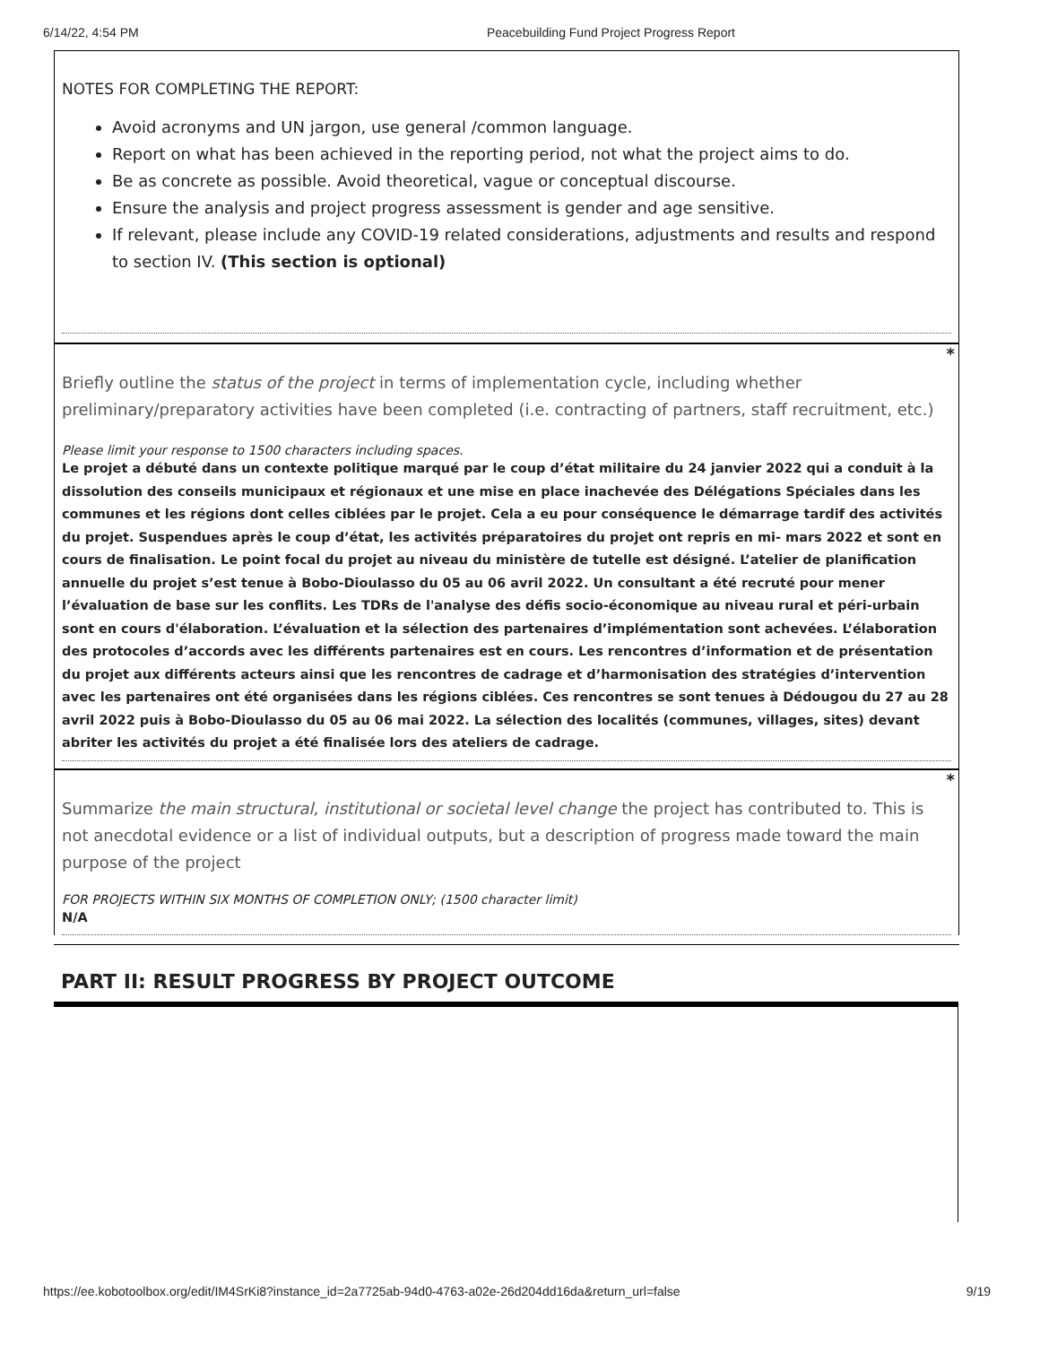6/14/22, 4:54 PM Peacebuilding Fund Project Progress Report
NOTES FOR COMPLETING THE REPORT:
Avoid acronyms and UN jargon, use general /common language.
Report on what has been achieved in the reporting period, not what the project aims to do.
Be as concrete as possible. Avoid theoretical, vague or conceptual discourse.
Ensure the analysis and project progress assessment is gender and age sensitive.
If relevant, please include any COVID-19 related considerations, adjustments and results and respond to section IV. (This section is optional)
*
Briefly outline the status of the project in terms of implementation cycle, including whether preliminary/preparatory activities have been completed (i.e. contracting of partners, staff recruitment, etc.)
Please limit your response to 1500 characters including spaces.
Le projet a débuté dans un contexte politique marqué par le coup d’état militaire du 24 janvier 2022 qui a conduit à la dissolution des conseils municipaux et régionaux et une mise en place inachevée des Délégations Spéciales dans les communes et les régions dont celles ciblées par le projet. Cela a eu pour conséquence le démarrage tardif des activités du projet. Suspendues après le coup d’état, les activités préparatoires du projet ont repris en mi- mars 2022 et sont en cours de finalisation. Le point focal du projet au niveau du ministère de tutelle est désigné. L’atelier de planification annuelle du projet s’est tenue à Bobo-Dioulasso du 05 au 06 avril 2022. Un consultant a été recruté pour mener l’évaluation de base sur les conflits. Les TDRs de l'analyse des défis socio-économique au niveau rural et péri-urbain sont en cours d'élaboration. L’évaluation et la sélection des partenaires d’implémentation sont achevées. L’élaboration des protocoles d’accords avec les différents partenaires est en cours. Les rencontres d’information et de présentation du projet aux différents acteurs ainsi que les rencontres de cadrage et d’harmonisation des stratégies d’intervention avec les partenaires ont été organisées dans les régions ciblées. Ces rencontres se sont tenues à Dédougou du 27 au 28 avril 2022 puis à Bobo-Dioulasso du 05 au 06 mai 2022. La sélection des localités (communes, villages, sites) devant abriter les activités du projet a été finalisée lors des ateliers de cadrage.
*
Summarize the main structural, institutional or societal level change the project has contributed to. This is not anecdotal evidence or a list of individual outputs, but a description of progress made toward the main purpose of the project
FOR PROJECTS WITHIN SIX MONTHS OF COMPLETION ONLY; (1500 character limit)
N/A
PART II: RESULT PROGRESS BY PROJECT OUTCOME
https://ee.kobotoolbox.org/edit/IM4SrKi8?instance_id=2a7725ab-94d0-4763-a02e-26d204dd16da&return_url=false 9/19